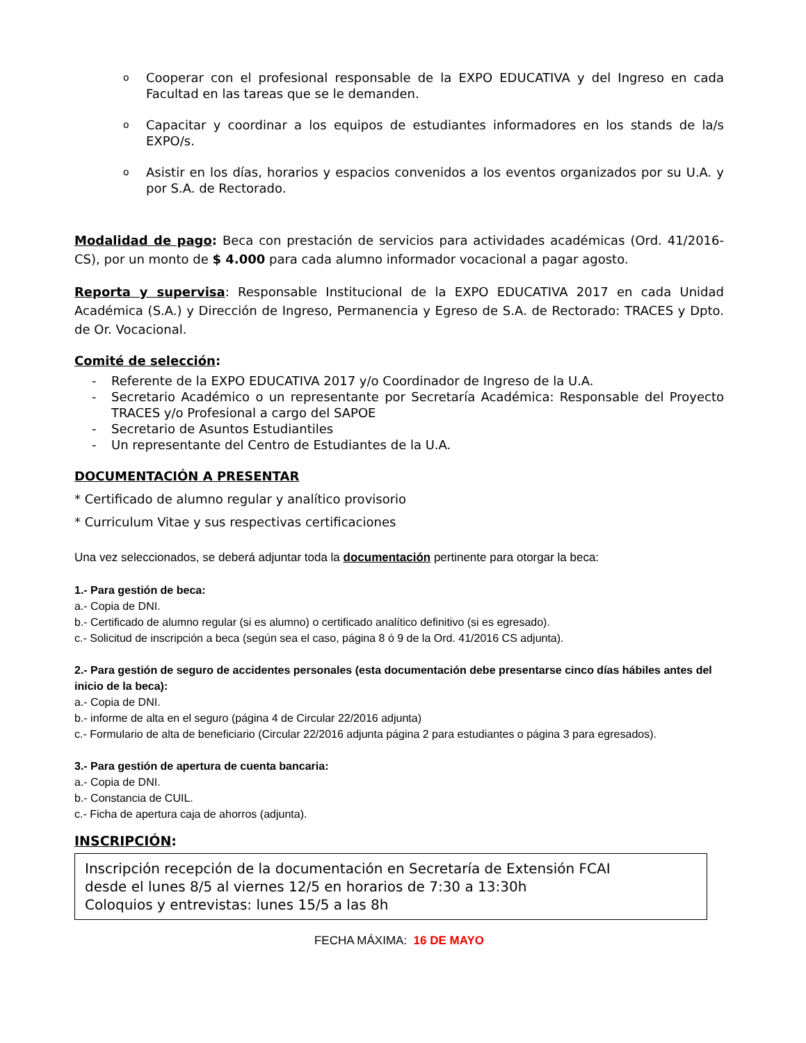o Cooperar con el profesional responsable de la EXPO EDUCATIVA y del Ingreso en cada Facultad en las tareas que se le demanden.
o Capacitar y coordinar a los equipos de estudiantes informadores en los stands de la/s EXPO/s.
o Asistir en los días, horarios y espacios convenidos a los eventos organizados por su U.A. y por S.A. de Rectorado.
Modalidad de pago: Beca con prestación de servicios para actividades académicas (Ord. 41/2016-CS), por un monto de $ 4.000 para cada alumno informador vocacional a pagar agosto.
Reporta y supervisa: Responsable Institucional de la EXPO EDUCATIVA 2017 en cada Unidad Académica (S.A.) y Dirección de Ingreso, Permanencia y Egreso de S.A. de Rectorado: TRACES y Dpto. de Or. Vocacional.
Comité de selección:
- Referente de la EXPO EDUCATIVA 2017 y/o Coordinador de Ingreso de la U.A.
- Secretario Académico o un representante por Secretaría Académica: Responsable del Proyecto TRACES y/o Profesional a cargo del SAPOE
- Secretario de Asuntos Estudiantiles
- Un representante del Centro de Estudiantes de la U.A.
DOCUMENTACIÓN A PRESENTAR
* Certificado de alumno regular y analítico provisorio
* Curriculum Vitae y sus respectivas certificaciones
Una vez seleccionados, se deberá adjuntar toda la documentación pertinente para otorgar la beca:
1.- Para gestión de beca:
a.- Copia de DNI.
b.- Certificado de alumno regular (si es alumno) o certificado analítico definitivo (si es egresado).
c.- Solicitud de inscripción a beca (según sea el caso, página 8 ó 9 de la Ord. 41/2016 CS adjunta).
2.- Para gestión de seguro de accidentes personales (esta documentación debe presentarse cinco días hábiles antes del inicio de la beca):
a.- Copia de DNI.
b.- informe de alta en el seguro (página 4 de Circular 22/2016 adjunta)
c.- Formulario de alta de beneficiario (Circular 22/2016 adjunta página 2 para estudiantes o página 3 para egresados).
3.- Para gestión de apertura de cuenta bancaria:
a.- Copia de DNI.
b.- Constancia de CUIL.
c.- Ficha de apertura caja de ahorros (adjunta).
INSCRIPCIÓN:
Inscripción recepción de la documentación en Secretaría de Extensión FCAI
desde el lunes 8/5 al viernes 12/5 en horarios de 7:30 a 13:30h
Coloquios y entrevistas: lunes 15/5 a las 8h
FECHA MÁXIMA: 16 DE MAYO